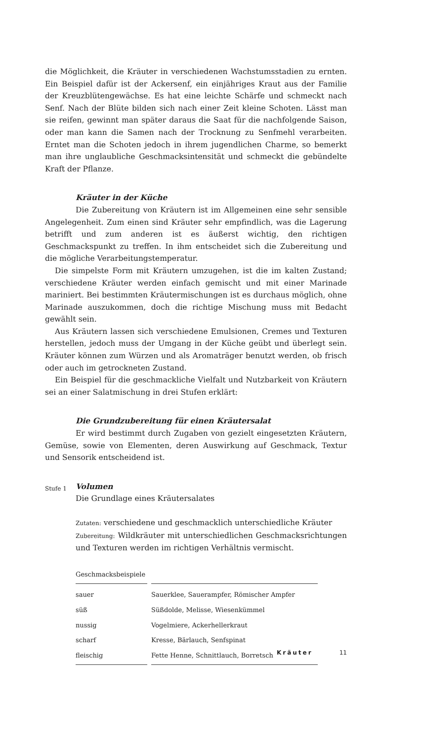die Möglichkeit, die Kräuter in verschiedenen Wachstumsstadien zu ernten. Ein Beispiel dafür ist der Ackersenf, ein einjähriges Kraut aus der Familie der Kreuzblütengewächse. Es hat eine leichte Schärfe und schmeckt nach Senf. Nach der Blüte bilden sich nach einer Zeit kleine Schoten. Lässt man sie reifen, gewinnt man später daraus die Saat für die nachfolgende Saison, oder man kann die Samen nach der Trocknung zu Senfmehl verarbeiten. Erntet man die Schoten jedoch in ihrem jugendlichen Charme, so bemerkt man ihre unglaubliche Geschmacksintensität und schmeckt die gebündelte Kraft der Pflanze.
Kräuter in der Küche
Die Zubereitung von Kräutern ist im Allgemeinen eine sehr sensible Angelegenheit. Zum einen sind Kräuter sehr empfindlich, was die Lagerung betrifft und zum anderen ist es äußerst wichtig, den richtigen Geschmackspunkt zu treffen. In ihm entscheidet sich die Zubereitung und die mögliche Verarbeitungstemperatur.
Die simpelste Form mit Kräutern umzugehen, ist die im kalten Zustand; verschiedene Kräuter werden einfach gemischt und mit einer Marinade mariniert. Bei bestimmten Kräutermischungen ist es durchaus möglich, ohne Marinade auszukommen, doch die richtige Mischung muss mit Bedacht gewählt sein.
Aus Kräutern lassen sich verschiedene Emulsionen, Cremes und Texturen herstellen, jedoch muss der Umgang in der Küche geübt und überlegt sein. Kräuter können zum Würzen und als Aromaträger benutzt werden, ob frisch oder auch im getrockneten Zustand.
Ein Beispiel für die geschmackliche Vielfalt und Nutzbarkeit von Kräutern sei an einer Salatmischung in drei Stufen erklärt:
Die Grundzubereitung für einen Kräutersalat
Er wird bestimmt durch Zugaben von gezielt eingesetzten Kräutern, Gemüse, sowie von Elementen, deren Auswirkung auf Geschmack, Textur und Sensorik entscheidend ist.
Stufe 1
Volumen
Die Grundlage eines Kräutersalates
Zutaten: verschiedene und geschmacklich unterschiedliche Kräuter
Zubereitung: Wildkräuter mit unterschiedlichen Geschmacksrichtungen und Texturen werden im richtigen Verhältnis vermischt.
| Geschmacksbeispiele | | |
| --- | --- | --- |
| sauer | | Sauerklee, Sauerampfer, Römischer Ampfer |
| süß | | Süßdolde, Melisse, Wiesenkümmel |
| nussig | | Vogelmiere, Ackerhellerkraut |
| scharf | | Kresse, Bärlauch, Senfspinat |
| fleischig | | Fette Henne, Schnittlauch, Borretsch |
Kräuter 11